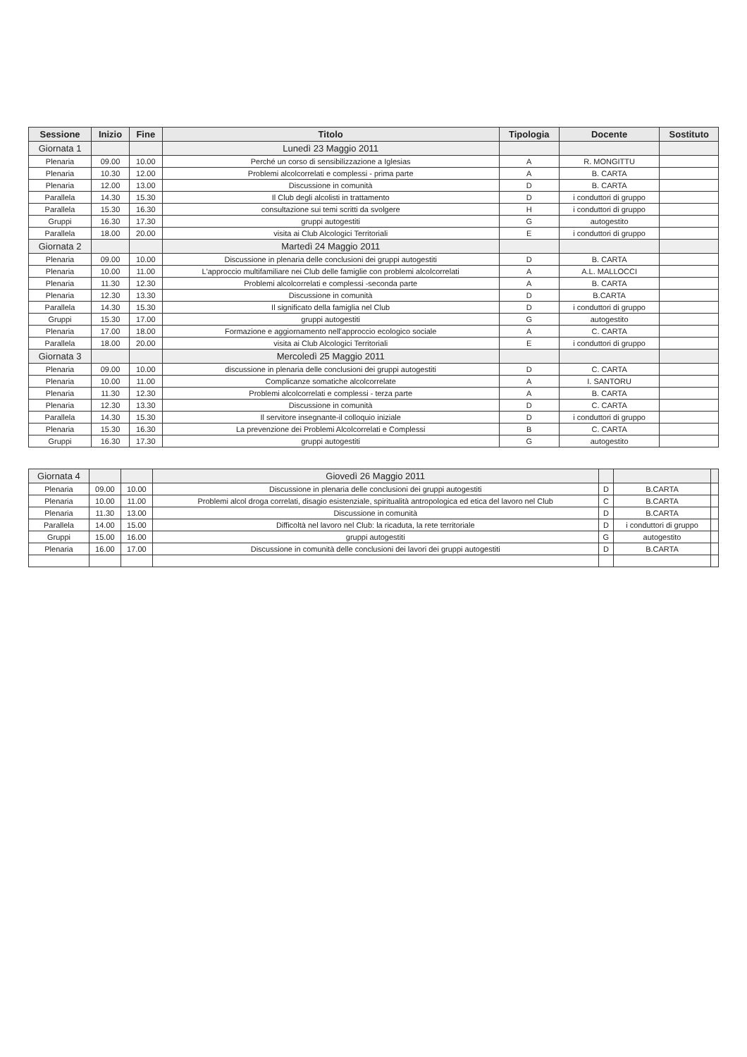| Sessione | Inizio | Fine | Titolo | Tipologia | Docente | Sostituto |
| --- | --- | --- | --- | --- | --- | --- |
| Giornata 1 | | | Lunedì 23 Maggio 2011 | | | |
| Plenaria | 09.00 | 10.00 | Perché un corso di sensibilizzazione a Iglesias | A | R. MONGITTU | |
| Plenaria | 10.30 | 12.00 | Problemi alcolcorrelati e complessi - prima parte | A | B. CARTA | |
| Plenaria | 12.00 | 13.00 | Discussione in comunità | D | B. CARTA | |
| Parallela | 14.30 | 15.30 | Il Club degli alcolisti in trattamento | D | i conduttori di gruppo | |
| Parallela | 15.30 | 16.30 | consultazione sui temi scritti da svolgere | H | i conduttori di gruppo | |
| Gruppi | 16.30 | 17.30 | gruppi autogestiti | G | autogestito | |
| Parallela | 18.00 | 20.00 | visita ai Club Alcologici Territoriali | E | i conduttori di gruppo | |
| Giornata 2 | | | Martedì 24 Maggio 2011 | | | |
| Plenaria | 09.00 | 10.00 | Discussione in plenaria delle conclusioni dei gruppi autogestiti | D | B. CARTA | |
| Plenaria | 10.00 | 11.00 | L'approccio multifamiliare nei Club delle famiglie con problemi alcolcorrelati | A | A.L. MALLOCCI | |
| Plenaria | 11.30 | 12.30 | Problemi alcolcorrelati e complessi -seconda parte | A | B. CARTA | |
| Plenaria | 12.30 | 13.30 | Discussione in comunità | D | B.CARTA | |
| Parallela | 14.30 | 15.30 | Il significato della famiglia nel Club | D | i conduttori di gruppo | |
| Gruppi | 15.30 | 17.00 | gruppi autogestiti | G | autogestito | |
| Plenaria | 17.00 | 18.00 | Formazione e aggiornamento nell'approccio ecologico sociale | A | C. CARTA | |
| Parallela | 18.00 | 20.00 | visita ai Club Alcologici Territoriali | E | i conduttori di gruppo | |
| Giornata 3 | | | Mercoledì 25 Maggio 2011 | | | |
| Plenaria | 09.00 | 10.00 | discussione in plenaria delle conclusioni dei gruppi autogestiti | D | C. CARTA | |
| Plenaria | 10.00 | 11.00 | Complicanze somatiche alcolcorrelate | A | I. SANTORU | |
| Plenaria | 11.30 | 12.30 | Problemi alcolcorrelati e complessi - terza parte | A | B. CARTA | |
| Plenaria | 12.30 | 13.30 | Discussione in comunità | D | C. CARTA | |
| Parallela | 14.30 | 15.30 | Il servitore insegnante-il colloquio iniziale | D | i conduttori di gruppo | |
| Plenaria | 15.30 | 16.30 | La prevenzione dei Problemi Alcolcorrelati e Complessi | B | C. CARTA | |
| Gruppi | 16.30 | 17.30 | gruppi autogestiti | G | autogestito | |
| Giornata 4 | | | Giovedì 26 Maggio 2011 | | | |
| Plenaria | 09.00 | 10.00 | Discussione in plenaria delle conclusioni dei gruppi autogestiti | D | B.CARTA | |
| Plenaria | 10.00 | 11.00 | Problemi alcol droga correlati, disagio esistenziale, spiritualità antropologica ed etica del lavoro nel Club | C | B.CARTA | |
| Plenaria | 11.30 | 13.00 | Discussione in comunità | D | B.CARTA | |
| Parallela | 14.00 | 15.00 | Difficoltà nel lavoro nel Club: la ricaduta, la rete territoriale | D | i conduttori di gruppo | |
| Gruppi | 15.00 | 16.00 | gruppi autogestiti | G | autogestito | |
| Plenaria | 16.00 | 17.00 | Discussione in comunità delle conclusioni dei lavori dei gruppi autogestiti | D | B.CARTA | |